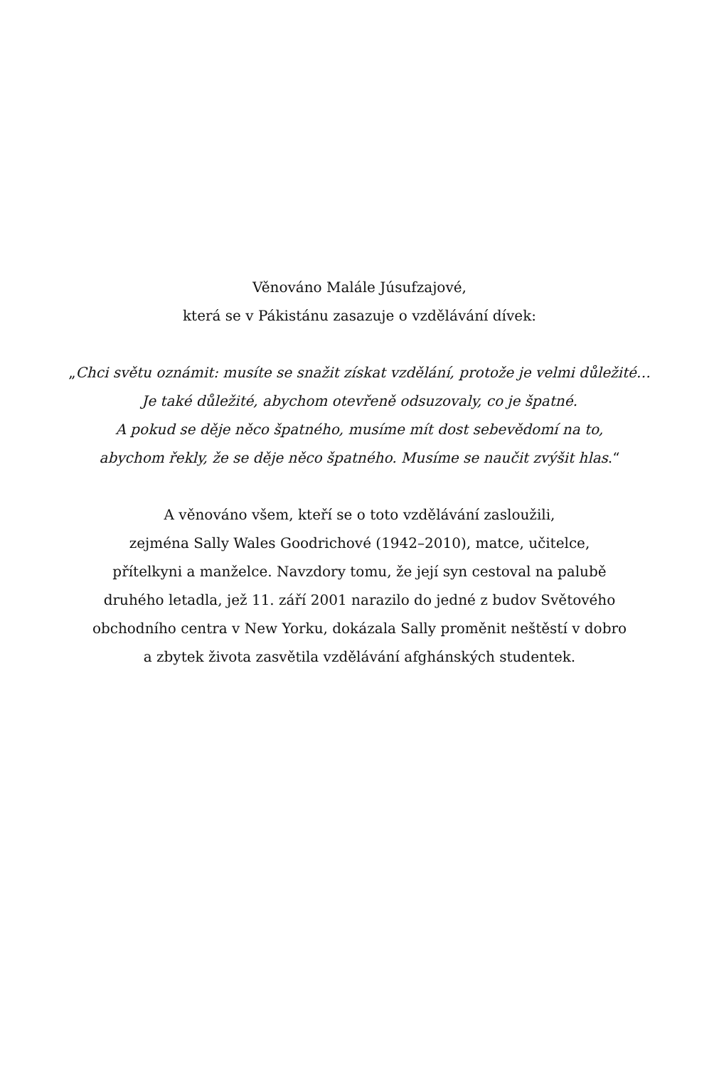Věnováno Malále Júsufzajové,
která se v Pákistánu zasazuje o vzdělávání dívek:
„Chci světu oznámit: musíte se snažit získat vzdělání, protože je velmi důležité…
Je také důležité, abychom otevřeně odsuzovaly, co je špatné.
A pokud se děje něco špatného, musíme mít dost sebevědomí na to,
abychom řekly, že se děje něco špatného. Musíme se naučit zvýšit hlas.“
A věnováno všem, kteří se o toto vzdělávání zasloužili,
zejména Sally Wales Goodrichové (1942–2010), matce, učitelce,
přítelkyni a manželce. Navzdory tomu, že její syn cestoval na palubě
druhého letadla, jež 11. září 2001 narazilo do jedné z budov Světového
obchodního centra v New Yorku, dokázala Sally proměnit neštěstí v dobro
a zbytek života zasvětila vzdělávání afghánských studentek.